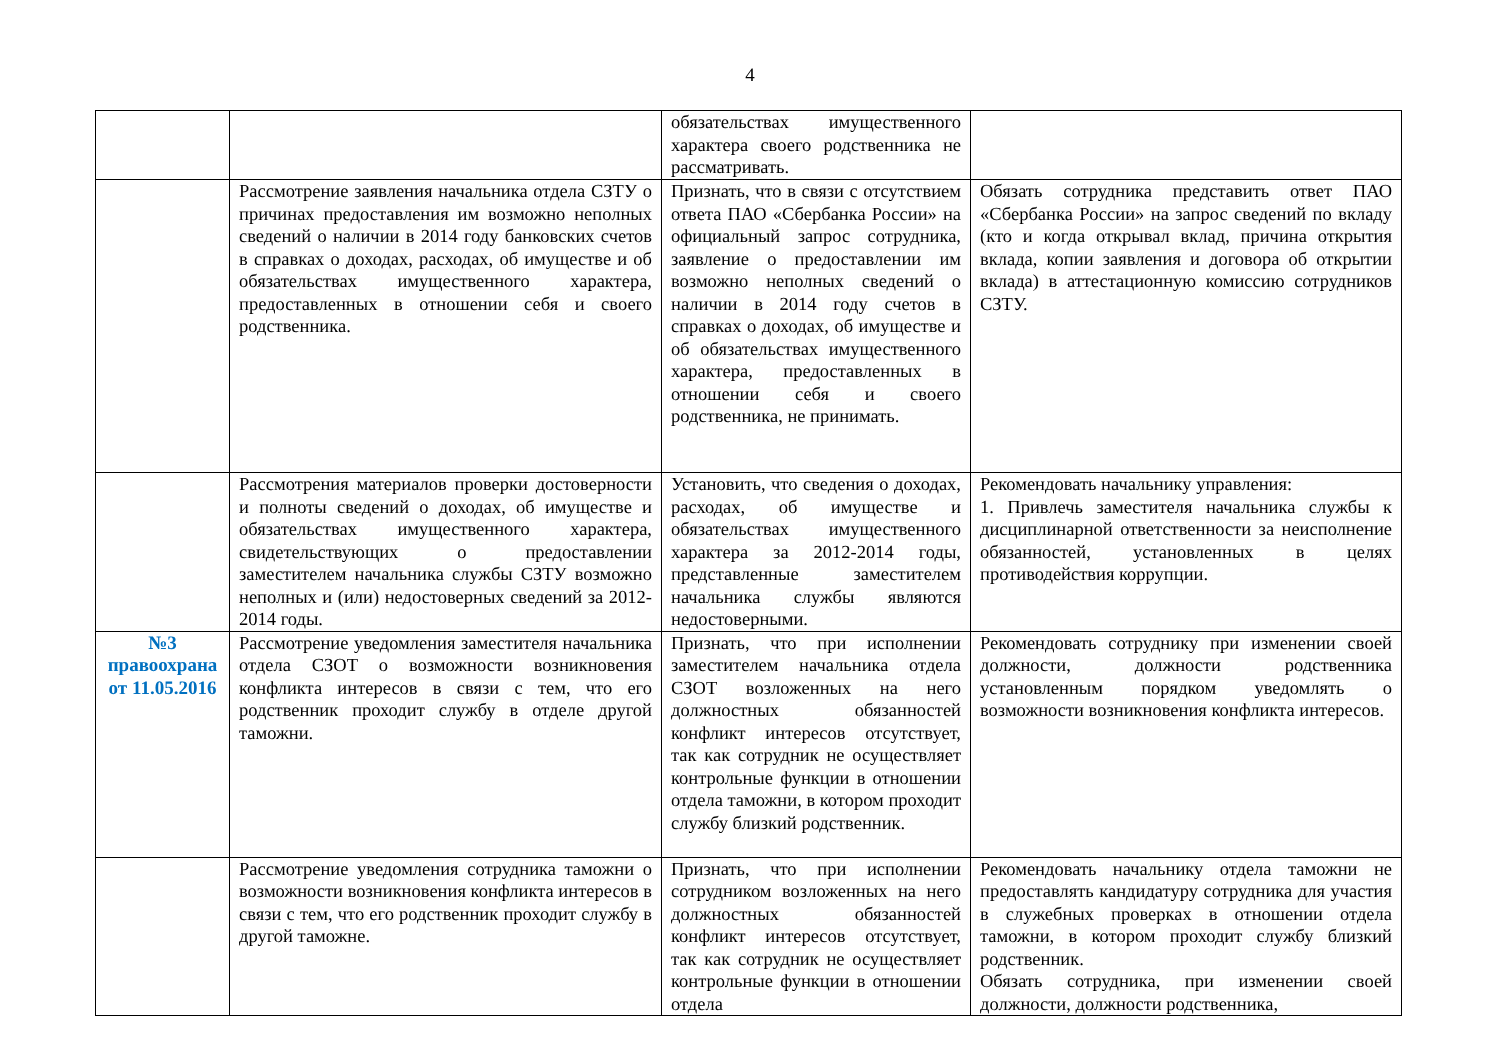4
| | | обязательствах имущественного характера своего родственника не рассматривать. | |
| | Рассмотрение заявления начальника отдела СЗТУ о причинах предоставления им возможно неполных сведений о наличии в 2014 году банковских счетов в справках о доходах, расходах, об имуществе и об обязательствах имущественного характера, предоставленных в отношении себя и своего родственника. | Признать, что в связи с отсутствием ответа ПАО «Сбербанка России» на официальный запрос сотрудника, заявление о предоставлении им возможно неполных сведений о наличии в 2014 году счетов в справках о доходах, об имуществе и об обязательствах имущественного характера, предоставленных в отношении себя и своего родственника, не принимать. | Обязать сотрудника представить ответ ПАО «Сбербанка России» на запрос сведений по вкладу (кто и когда открывал вклад, причина открытия вклада, копии заявления и договора об открытии вклада) в аттестационную комиссию сотрудников СЗТУ. |
| | Рассмотрения материалов проверки достоверности и полноты сведений о доходах, об имуществе и обязательствах имущественного характера, свидетельствующих о предоставлении заместителем начальника службы СЗТУ возможно неполных и (или) недостоверных сведений за 2012-2014 годы. | Установить, что сведения о доходах, расходах, об имуществе и обязательствах имущественного характера за 2012-2014 годы, представленные заместителем начальника службы являются недостоверными. | Рекомендовать начальнику управления: 1. Привлечь заместителя начальника службы к дисциплинарной ответственности за неисполнение обязанностей, установленных в целях противодействия коррупции. |
| №3 правоохрана от 11.05.2016 | Рассмотрение уведомления заместителя начальника отдела СЗОТ о возможности возникновения конфликта интересов в связи с тем, что его родственник проходит службу в отделе другой таможни. | Признать, что при исполнении заместителем начальника отдела СЗОТ возложенных на него должностных обязанностей конфликт интересов отсутствует, так как сотрудник не осуществляет контрольные функции в отношении отдела таможни, в котором проходит службу близкий родственник. | Рекомендовать сотруднику при изменении своей должности, должности родственника установленным порядком уведомлять о возможности возникновения конфликта интересов. |
| | Рассмотрение уведомления сотрудника таможни о возможности возникновения конфликта интересов в связи с тем, что его родственник проходит службу в другой таможне. | Признать, что при исполнении сотрудником возложенных на него должностных обязанностей конфликт интересов отсутствует, так как сотрудник не осуществляет контрольные функции в отношении отдела | Рекомендовать начальнику отдела таможни не предоставлять кандидатуру сотрудника для участия в служебных проверках в отношении отдела таможни, в котором проходит службу близкий родственник. Обязать сотрудника, при изменении своей должности, должности родственника, |